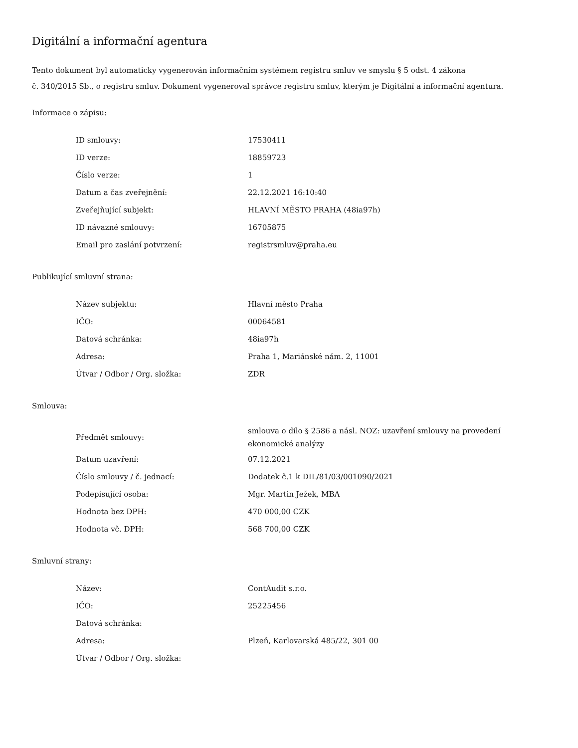Digitální a informační agentura
Tento dokument byl automaticky vygenerován informačním systémem registru smluv ve smyslu § 5 odst. 4 zákona
č. 340/2015 Sb., o registru smluv. Dokument vygeneroval správce registru smluv, kterým je Digitální a informační agentura.
Informace o zápisu:
| ID smlouvy: | 17530411 |
| ID verze: | 18859723 |
| Číslo verze: | 1 |
| Datum a čas zveřejnění: | 22.12.2021 16:10:40 |
| Zveřejňující subjekt: | HLAVNÍ MĚSTO PRAHA (48ia97h) |
| ID návazné smlouvy: | 16705875 |
| Email pro zaslání potvrzení: | registrsmluv@praha.eu |
Publikující smluvní strana:
| Název subjektu: | Hlavní město Praha |
| IČO: | 00064581 |
| Datová schránka: | 48ia97h |
| Adresa: | Praha 1, Mariánské nám. 2, 11001 |
| Útvar / Odbor / Org. složka: | ZDR |
Smlouva:
| Předmět smlouvy: | smlouva o dílo § 2586 a násl. NOZ: uzavření smlouvy na provedení ekonomické analýzy |
| Datum uzavření: | 07.12.2021 |
| Číslo smlouvy / č. jednací: | Dodatek č.1 k DIL/81/03/001090/2021 |
| Podepisující osoba: | Mgr. Martin Ježek, MBA |
| Hodnota bez DPH: | 470 000,00 CZK |
| Hodnota vč. DPH: | 568 700,00 CZK |
Smluvní strany:
| Název: | ContAudit s.r.o. |
| IČO: | 25225456 |
| Datová schránka: | |
| Adresa: | Plzeň, Karlovarská 485/22, 301 00 |
| Útvar / Odbor / Org. složka: | |